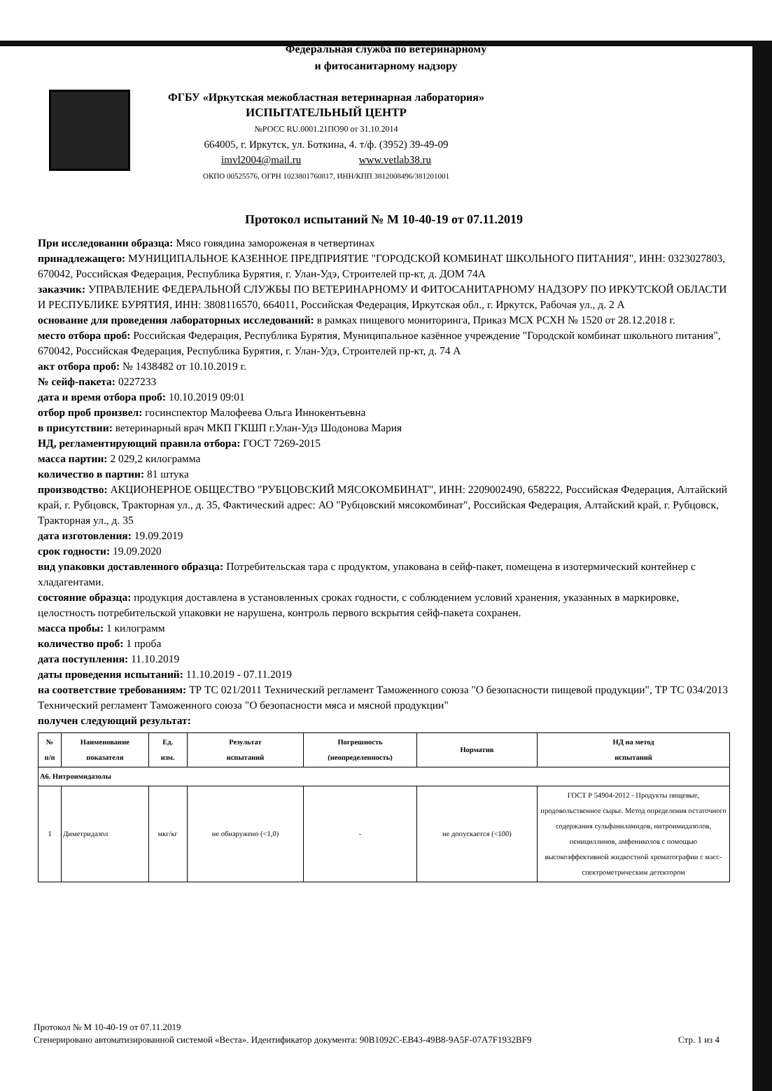Федеральная служба по ветеринарному
и фитосанитарному надзору
ФГБУ «Иркутская межобластная ветеринарная лаборатория»
ИСПЫТАТЕЛЬНЫЙ ЦЕНТР
№РОСС RU.0001.21ПО90 от 31.10.2014
664005, г. Иркутск, ул. Боткина, 4. т/ф. (3952) 39-49-09
imvl2004@mail.ru www.vetlab38.ru
ОКПО 00525576, ОГРН 1023801760817, ИНН/КПП 3812008496/381201001
Протокол испытаний № М 10-40-19 от 07.11.2019
При исследовании образца: Мясо говядина замороженая в четвертинах
принадлежащего: МУНИЦИПАЛЬНОЕ КАЗЕННОЕ ПРЕДПРИЯТИЕ "ГОРОДСКОЙ КОМБИНАТ ШКОЛЬНОГО ПИТАНИЯ", ИНН: 0323027803, 670042, Российская Федерация, Республика Бурятия, г. Улан-Удэ, Строителей пр-кт, д. ДОМ 74А
заказчик: УПРАВЛЕНИЕ ФЕДЕРАЛЬНОЙ СЛУЖБЫ ПО ВЕТЕРИНАРНОМУ И ФИТОСАНИТАРНОМУ НАДЗОРУ ПО ИРКУТСКОЙ ОБЛАСТИ И РЕСПУБЛИКЕ БУРЯТИЯ, ИНН: 3808116570, 664011, Российская Федерация, Иркутская обл., г. Иркутск, Рабочая ул., д. 2 А
основание для проведения лабораторных исследований: в рамках пищевого мониторинга, Приказ МСХ РСХН № 1520 от 28.12.2018 г.
место отбора проб: Российская Федерация, Республика Бурятия, Муниципальное казённое учреждение "Городской комбинат школьного питания", 670042, Российская Федерация, Республика Бурятия, г. Улан-Удэ, Строителей пр-кт, д. 74 А
акт отбора проб: № 1438482 от 10.10.2019 г.
№ сейф-пакета: 0227233
дата и время отбора проб: 10.10.2019 09:01
отбор проб произвел: госинспектор Малофеева Ольга Иннокентьевна
в присутствии: ветеринарный врач МКП ГКШП г.Улан-Удэ Шодонова Мария
НД, регламентирующий правила отбора: ГОСТ 7269-2015
масса партии: 2 029,2 килограмма
количество в партии: 81 штука
производство: АКЦИОНЕРНОЕ ОБЩЕСТВО "РУБЦОВСКИЙ МЯСОКОМБИНАТ", ИНН: 2209002490, 658222, Российская Федерация, Алтайский край, г. Рубцовск, Тракторная ул., д. 35, Фактический адрес: АО "Рубцовский мясокомбинат", Российская Федерация, Алтайский край, г. Рубцовск, Тракторная ул., д. 35
дата изготовления: 19.09.2019
срок годности: 19.09.2020
вид упаковки доставленного образца: Потребительская тара с продуктом, упакована в сейф-пакет, помещена в изотермический контейнер с хладагентами.
состояние образца: продукция доставлена в установленных сроках годности, с соблюдением условий хранения, указанных в маркировке, целостность потребительской упаковки не нарушена, контроль первого вскрытия сейф-пакета сохранен.
масса пробы: 1 килограмм
количество проб: 1 проба
дата поступления: 11.10.2019
даты проведения испытаний: 11.10.2019 - 07.11.2019
на соответствие требованиям: ТР ТС 021/2011 Технический регламент Таможенного союза "О безопасности пищевой продукции", ТР ТС 034/2013 Технический регламент Таможенного союза "О безопасности мяса и мясной продукции"
получен следующий результат:
| № п/п | Наименование показателя | Ед. изм. | Результат испытаний | Погрешность (неопределенность) | Норматив | НД на метод испытаний |
| --- | --- | --- | --- | --- | --- | --- |
| А6. Нитроимидазолы | | | | | | |
| 1 | Диметридазол | мкг/кг | не обнаружено (<1,0) | - | не допускается (<100) | ГОСТ Р 54904-2012 - Продукты пищевые, продовольственное сырье. Метод определения остаточного содержания сульфаниламидов, нитроимидазолов, пенициллинов, амфениколов с помощью высокоэффективной жидкостной хроматографии с масс-спектрометрическим детектором |
Протокол № М 10-40-19 от 07.11.2019
Сгенерировано автоматизированной системой «Веста». Идентификатор документа: 90B1092C-EB43-49B8-9A5F-07A7F1932BF9
Стр. 1 из 4